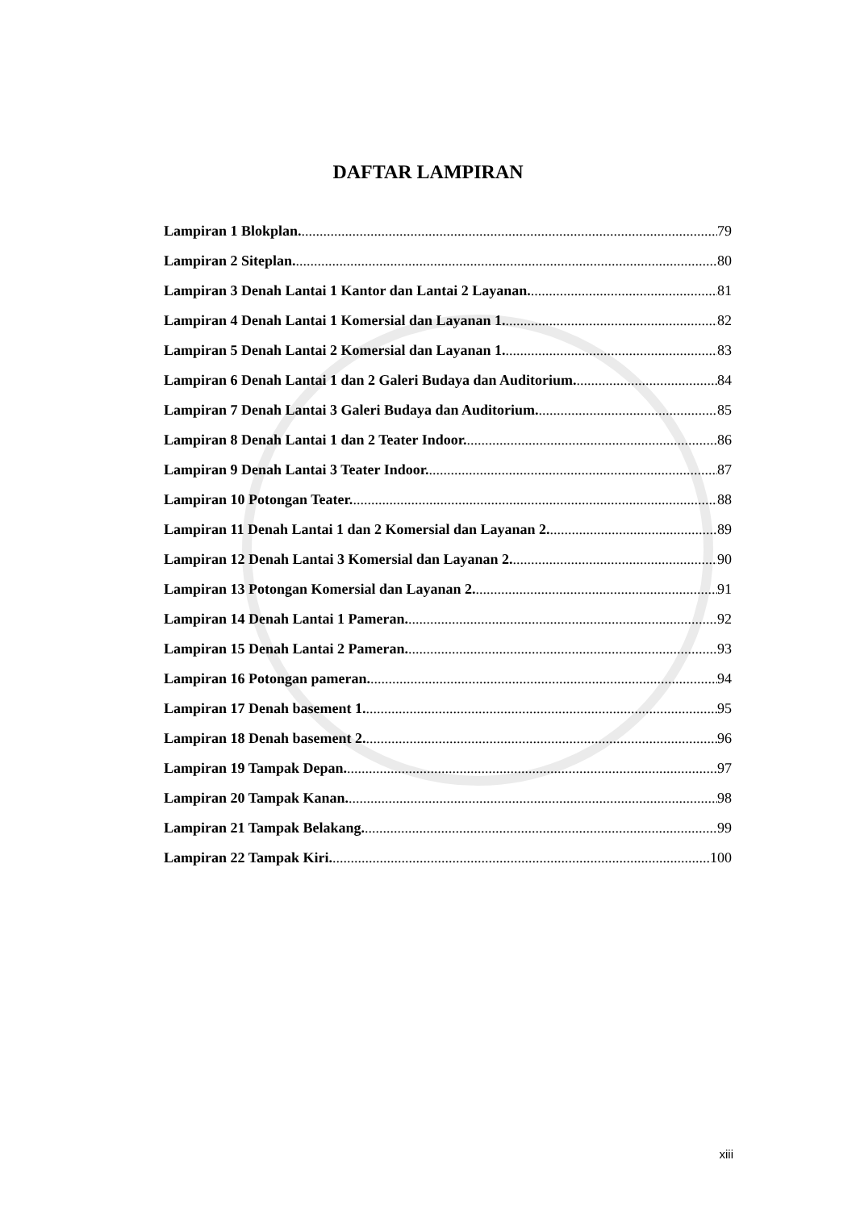DAFTAR LAMPIRAN
Lampiran 1 Blokplan. 79
Lampiran 2 Siteplan. 80
Lampiran 3 Denah Lantai 1 Kantor dan Lantai 2 Layanan. 81
Lampiran 4 Denah Lantai 1 Komersial dan Layanan 1. 82
Lampiran 5 Denah Lantai 2 Komersial dan Layanan 1. 83
Lampiran 6 Denah Lantai 1 dan 2 Galeri Budaya dan Auditorium. 84
Lampiran 7 Denah Lantai 3 Galeri Budaya dan Auditorium. 85
Lampiran 8 Denah Lantai 1 dan 2 Teater Indoor. 86
Lampiran 9 Denah Lantai 3 Teater Indoor. 87
Lampiran 10 Potongan Teater. 88
Lampiran 11 Denah Lantai 1 dan 2 Komersial dan Layanan 2. 89
Lampiran 12 Denah Lantai 3 Komersial dan Layanan 2. 90
Lampiran 13 Potongan Komersial dan Layanan 2. 91
Lampiran 14 Denah Lantai 1 Pameran. 92
Lampiran 15 Denah Lantai 2 Pameran. 93
Lampiran 16 Potongan pameran. 94
Lampiran 17 Denah basement 1. 95
Lampiran 18 Denah basement 2. 96
Lampiran 19 Tampak Depan. 97
Lampiran 20 Tampak Kanan. 98
Lampiran 21 Tampak Belakang. 99
Lampiran 22 Tampak Kiri. 100
xiii